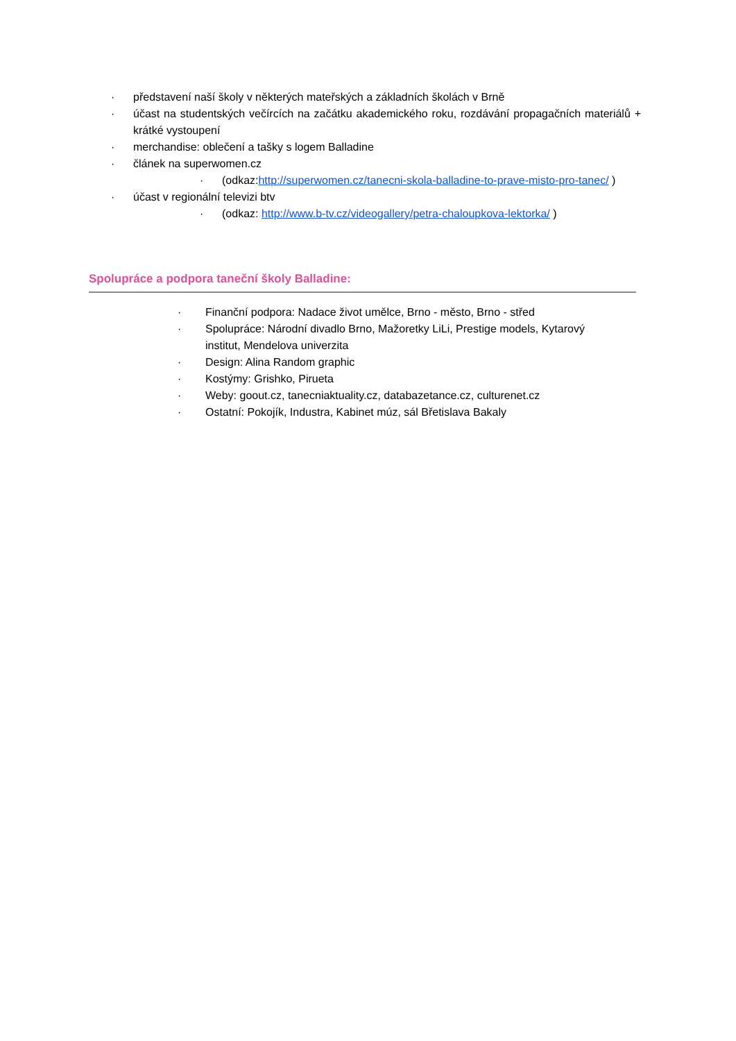· představení naší školy v některých mateřských a základních školách v Brně
· účast na studentských večírcích na začátku akademického roku, rozdávání propagačních materiálů + krátké vystoupení
· merchandise: oblečení a tašky s logem Balladine
· článek na superwomen.cz
· (odkaz:http://superwomen.cz/tanecni-skola-balladine-to-prave-misto-pro-tanec/ )
· účast v regionální televizi btv
· (odkaz: http://www.b-tv.cz/videogallery/petra-chaloupkova-lektorka/ )
Spolupráce a podpora taneční školy Balladine:
· Finanční podpora: Nadace život umělce, Brno - město, Brno - střed
· Spolupráce: Národní divadlo Brno, Mažoretky LiLi, Prestige models, Kytarový institut, Mendelova univerzita
· Design: Alina Random graphic
· Kostýmy: Grishko, Pirueta
· Weby: goout.cz, tanecniaktuality.cz, databazetance.cz, culturenet.cz
· Ostatní: Pokojík, Industra, Kabinet múz, sál Břetislava Bakaly